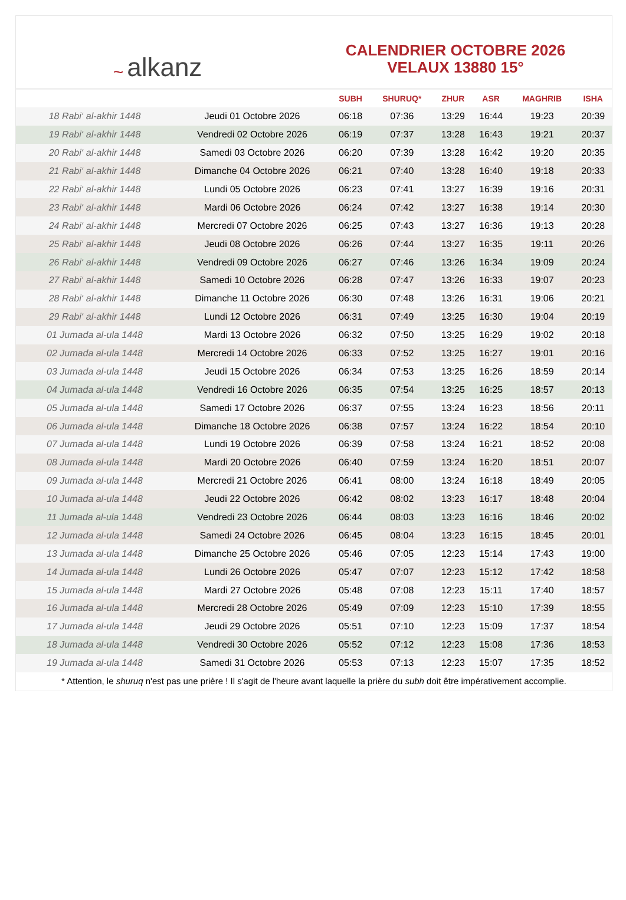~ alkanz
CALENDRIER OCTOBRE 2026
VELAUX 13880 15°
| | | SUBH | SHURUQ* | ZHUR | ASR | MAGHRIB | ISHA |
| --- | --- | --- | --- | --- | --- | --- | --- |
| 18 Rabi‘ al-akhir 1448 | Jeudi 01 Octobre 2026 | 06:18 | 07:36 | 13:29 | 16:44 | 19:23 | 20:39 |
| 19 Rabi‘ al-akhir 1448 | Vendredi 02 Octobre 2026 | 06:19 | 07:37 | 13:28 | 16:43 | 19:21 | 20:37 |
| 20 Rabi‘ al-akhir 1448 | Samedi 03 Octobre 2026 | 06:20 | 07:39 | 13:28 | 16:42 | 19:20 | 20:35 |
| 21 Rabi‘ al-akhir 1448 | Dimanche 04 Octobre 2026 | 06:21 | 07:40 | 13:28 | 16:40 | 19:18 | 20:33 |
| 22 Rabi‘ al-akhir 1448 | Lundi 05 Octobre 2026 | 06:23 | 07:41 | 13:27 | 16:39 | 19:16 | 20:31 |
| 23 Rabi‘ al-akhir 1448 | Mardi 06 Octobre 2026 | 06:24 | 07:42 | 13:27 | 16:38 | 19:14 | 20:30 |
| 24 Rabi‘ al-akhir 1448 | Mercredi 07 Octobre 2026 | 06:25 | 07:43 | 13:27 | 16:36 | 19:13 | 20:28 |
| 25 Rabi‘ al-akhir 1448 | Jeudi 08 Octobre 2026 | 06:26 | 07:44 | 13:27 | 16:35 | 19:11 | 20:26 |
| 26 Rabi‘ al-akhir 1448 | Vendredi 09 Octobre 2026 | 06:27 | 07:46 | 13:26 | 16:34 | 19:09 | 20:24 |
| 27 Rabi‘ al-akhir 1448 | Samedi 10 Octobre 2026 | 06:28 | 07:47 | 13:26 | 16:33 | 19:07 | 20:23 |
| 28 Rabi‘ al-akhir 1448 | Dimanche 11 Octobre 2026 | 06:30 | 07:48 | 13:26 | 16:31 | 19:06 | 20:21 |
| 29 Rabi‘ al-akhir 1448 | Lundi 12 Octobre 2026 | 06:31 | 07:49 | 13:25 | 16:30 | 19:04 | 20:19 |
| 01 Jumada al-ula 1448 | Mardi 13 Octobre 2026 | 06:32 | 07:50 | 13:25 | 16:29 | 19:02 | 20:18 |
| 02 Jumada al-ula 1448 | Mercredi 14 Octobre 2026 | 06:33 | 07:52 | 13:25 | 16:27 | 19:01 | 20:16 |
| 03 Jumada al-ula 1448 | Jeudi 15 Octobre 2026 | 06:34 | 07:53 | 13:25 | 16:26 | 18:59 | 20:14 |
| 04 Jumada al-ula 1448 | Vendredi 16 Octobre 2026 | 06:35 | 07:54 | 13:25 | 16:25 | 18:57 | 20:13 |
| 05 Jumada al-ula 1448 | Samedi 17 Octobre 2026 | 06:37 | 07:55 | 13:24 | 16:23 | 18:56 | 20:11 |
| 06 Jumada al-ula 1448 | Dimanche 18 Octobre 2026 | 06:38 | 07:57 | 13:24 | 16:22 | 18:54 | 20:10 |
| 07 Jumada al-ula 1448 | Lundi 19 Octobre 2026 | 06:39 | 07:58 | 13:24 | 16:21 | 18:52 | 20:08 |
| 08 Jumada al-ula 1448 | Mardi 20 Octobre 2026 | 06:40 | 07:59 | 13:24 | 16:20 | 18:51 | 20:07 |
| 09 Jumada al-ula 1448 | Mercredi 21 Octobre 2026 | 06:41 | 08:00 | 13:24 | 16:18 | 18:49 | 20:05 |
| 10 Jumada al-ula 1448 | Jeudi 22 Octobre 2026 | 06:42 | 08:02 | 13:23 | 16:17 | 18:48 | 20:04 |
| 11 Jumada al-ula 1448 | Vendredi 23 Octobre 2026 | 06:44 | 08:03 | 13:23 | 16:16 | 18:46 | 20:02 |
| 12 Jumada al-ula 1448 | Samedi 24 Octobre 2026 | 06:45 | 08:04 | 13:23 | 16:15 | 18:45 | 20:01 |
| 13 Jumada al-ula 1448 | Dimanche 25 Octobre 2026 | 05:46 | 07:05 | 12:23 | 15:14 | 17:43 | 19:00 |
| 14 Jumada al-ula 1448 | Lundi 26 Octobre 2026 | 05:47 | 07:07 | 12:23 | 15:12 | 17:42 | 18:58 |
| 15 Jumada al-ula 1448 | Mardi 27 Octobre 2026 | 05:48 | 07:08 | 12:23 | 15:11 | 17:40 | 18:57 |
| 16 Jumada al-ula 1448 | Mercredi 28 Octobre 2026 | 05:49 | 07:09 | 12:23 | 15:10 | 17:39 | 18:55 |
| 17 Jumada al-ula 1448 | Jeudi 29 Octobre 2026 | 05:51 | 07:10 | 12:23 | 15:09 | 17:37 | 18:54 |
| 18 Jumada al-ula 1448 | Vendredi 30 Octobre 2026 | 05:52 | 07:12 | 12:23 | 15:08 | 17:36 | 18:53 |
| 19 Jumada al-ula 1448 | Samedi 31 Octobre 2026 | 05:53 | 07:13 | 12:23 | 15:07 | 17:35 | 18:52 |
* Attention, le shuruq n'est pas une prière ! Il s'agit de l'heure avant laquelle la prière du subh doit être impérativement accomplie.